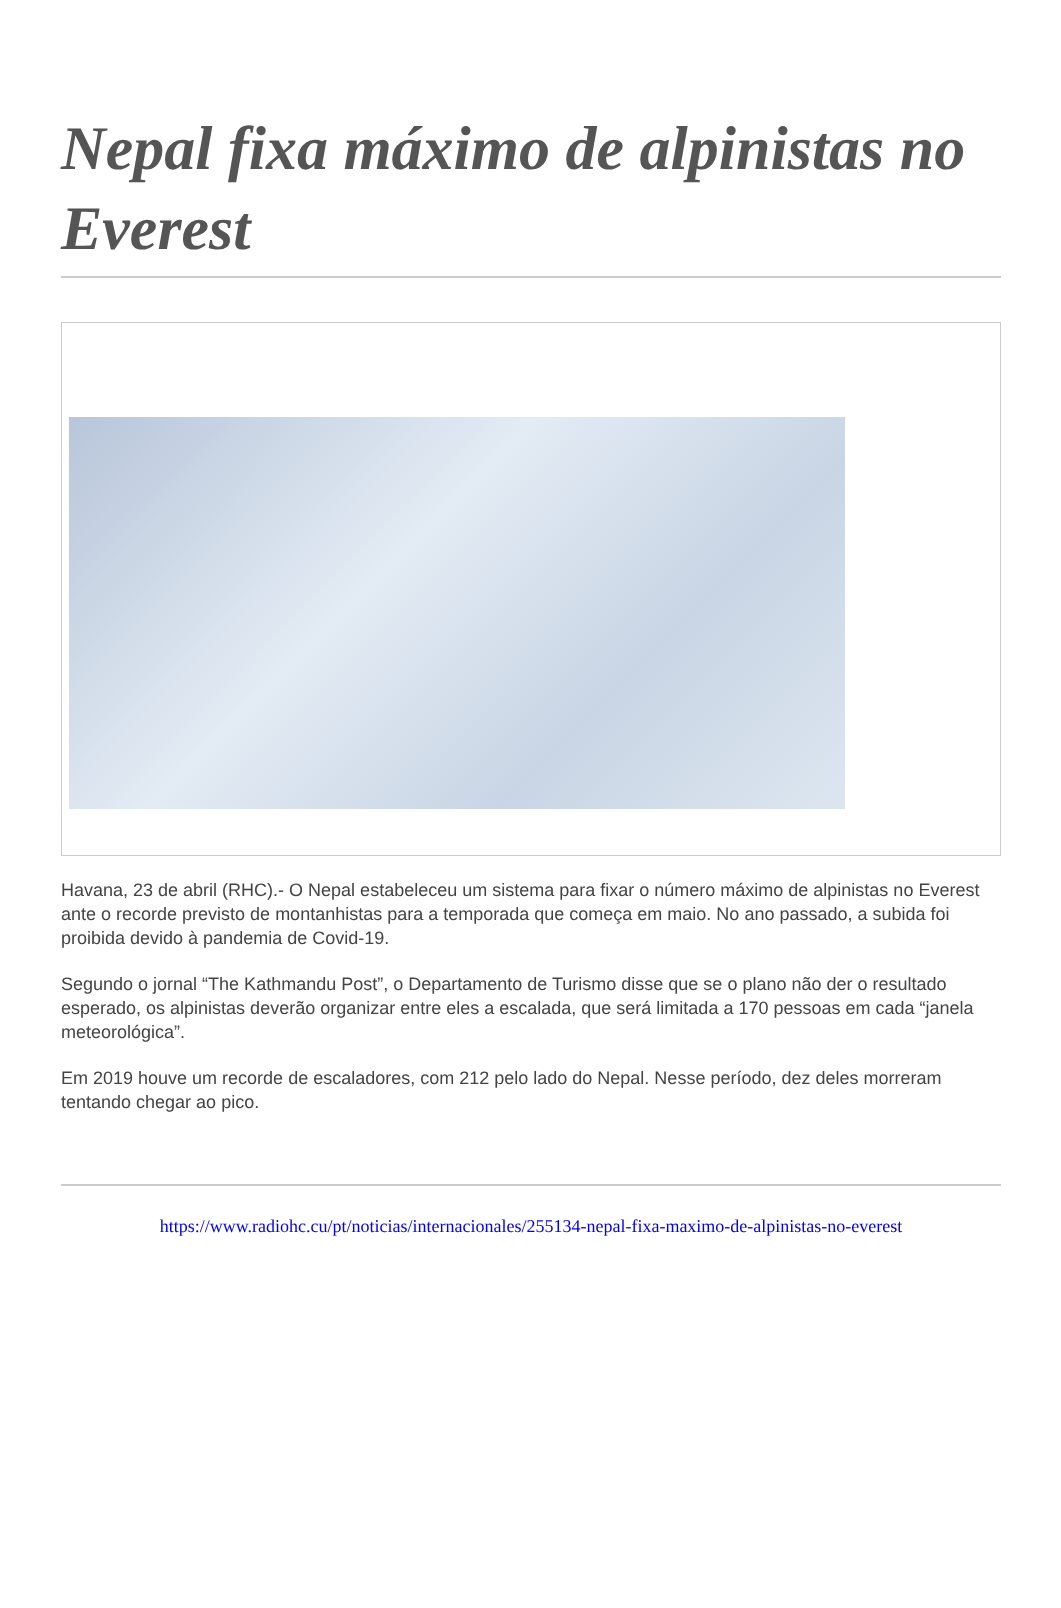Nepal fixa máximo de alpinistas no Everest
Havana, 23 de abril (RHC).- O Nepal estabeleceu um sistema para fixar o número máximo de alpinistas no Everest ante o recorde previsto de montanhistas para a temporada que começa em maio. No ano passado, a subida foi proibida devido à pandemia de Covid-19.
Segundo o jornal “The Kathmandu Post”, o Departamento de Turismo disse que se o plano não der o resultado esperado, os alpinistas deverão organizar entre eles a escalada, que será limitada a 170 pessoas em cada “janela meteorológica”.
Em 2019 houve um recorde de escaladores, com 212 pelo lado do Nepal. Nesse período, dez deles morreram tentando chegar ao pico.
https://www.radiohc.cu/pt/noticias/internacionales/255134-nepal-fixa-maximo-de-alpinistas-no-everest